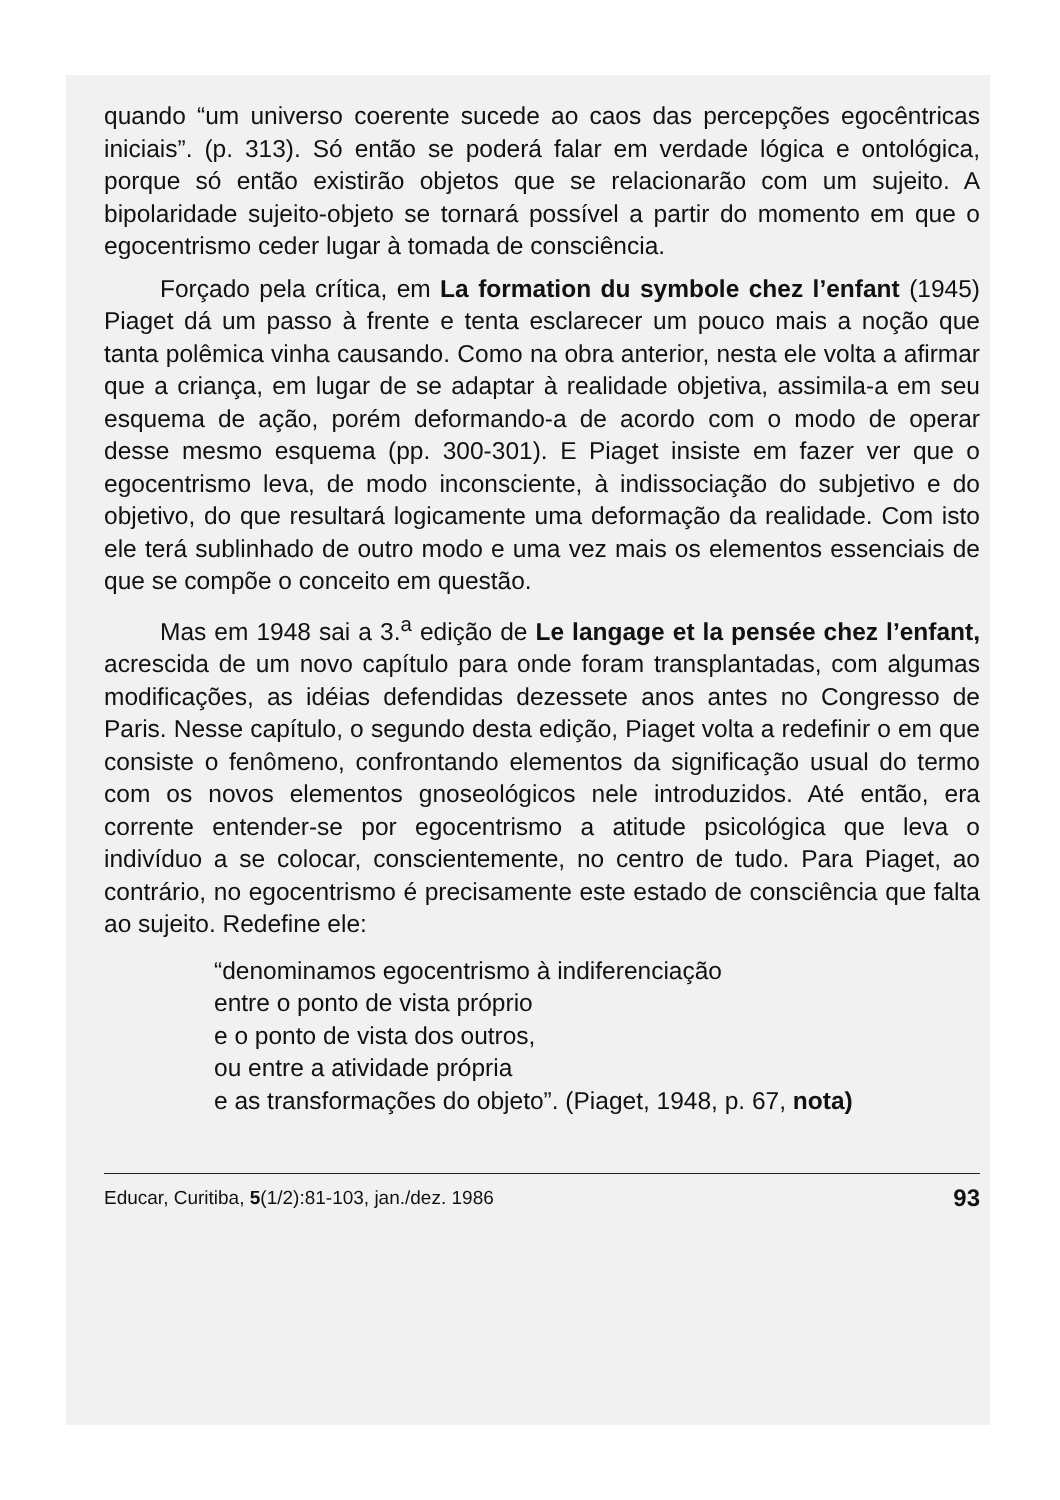quando “um universo coerente sucede ao caos das percepções egocêntricas iniciais”. (p. 313). Só então se poderá falar em verdade lógica e ontológica, porque só então existirão objetos que se relacionarão com um sujeito. A bipolaridade sujeito-objeto se tornará possível a partir do momento em que o egocentrismo ceder lugar à tomada de consciência.
Forçado pela crítica, em La formation du symbole chez l’enfant (1945) Piaget dá um passo à frente e tenta esclarecer um pouco mais a noção que tanta polêmica vinha causando. Como na obra anterior, nesta ele volta a afirmar que a criança, em lugar de se adaptar à realidade objetiva, assimila-a em seu esquema de ação, porém deformando-a de acordo com o modo de operar desse mesmo esquema (pp. 300-301). E Piaget insiste em fazer ver que o egocentrismo leva, de modo inconsciente, à indissociação do subjetivo e do objetivo, do que resultará logicamente uma deformação da realidade. Com isto ele terá sublinhado de outro modo e uma vez mais os elementos essenciais de que se compõe o conceito em questão.
Mas em 1948 sai a 3.<sup>a</sup> edição de Le langage et la pensée chez l’enfant, acrescida de um novo capítulo para onde foram transplantadas, com algumas modificações, as idéias defendidas dezessete anos antes no Congresso de Paris. Nesse capítulo, o segundo desta edição, Piaget volta a redefinir o em que consiste o fenômeno, confrontando elementos da significação usual do termo com os novos elementos gnoseológicos nele introduzidos. Até então, era corrente entender-se por egocentrismo a atitude psicológica que leva o indivíduo a se colocar, conscientemente, no centro de tudo. Para Piaget, ao contrário, no egocentrismo é precisamente este estado de consciência que falta ao sujeito. Redefine ele:
“denominamos egocentrismo à indiferenciação
entre o ponto de vista próprio
e o ponto de vista dos outros,
ou entre a atividade própria
e as transformações do objeto”. (Piaget, 1948, p. 67, nota)
Educar, Curitiba, 5(1/2):81-103, jan./dez. 1986 93